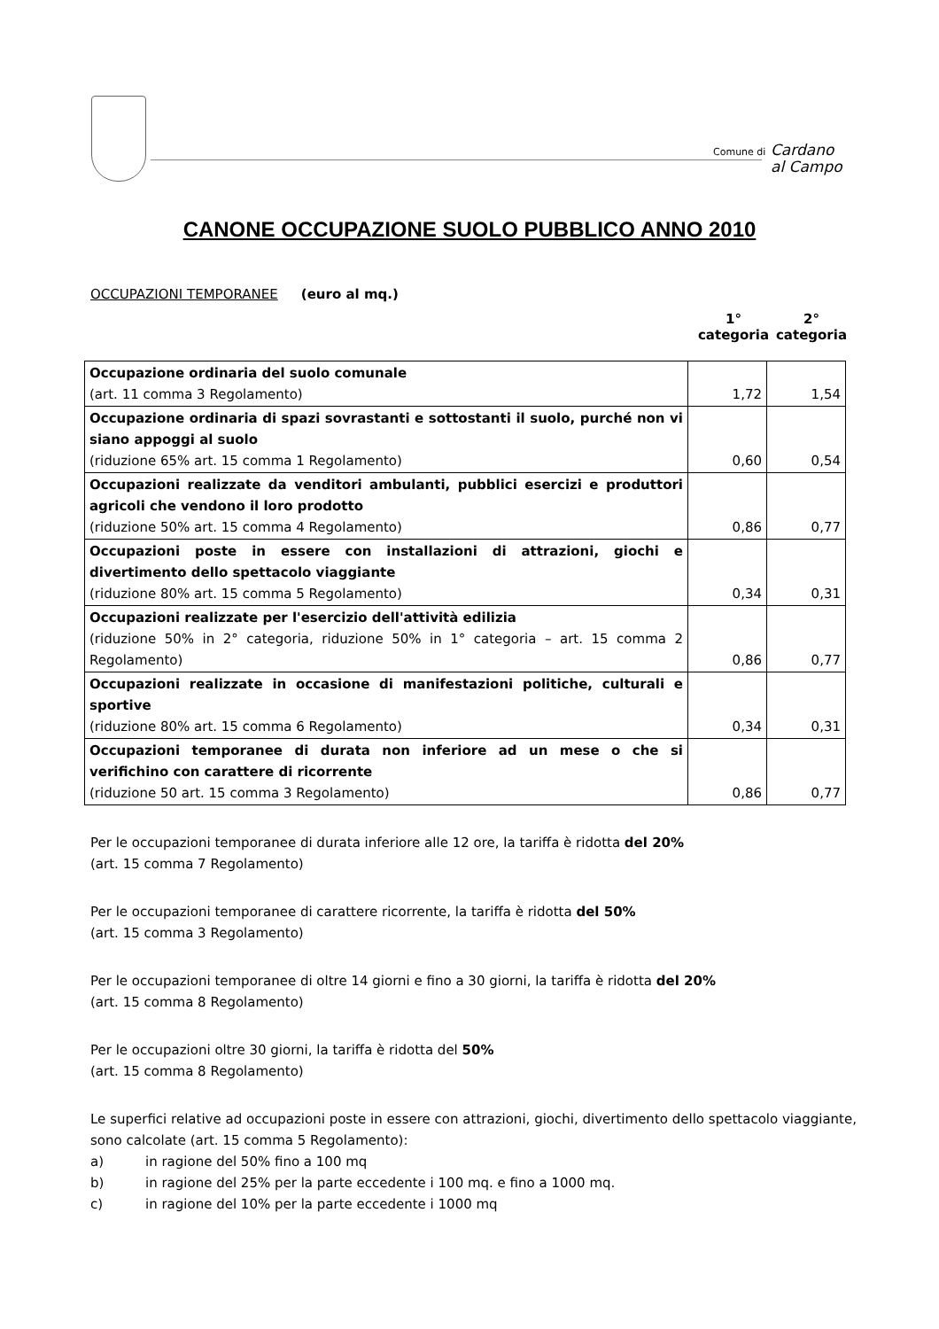Comune di
Cardano
al Campo
CANONE OCCUPAZIONE SUOLO PUBBLICO ANNO 2010
OCCUPAZIONI TEMPORANEE (euro al mq.)
1°
categoria
2°
categoria
| Occupazione ordinaria del suolo comunale (art. 11 comma 3 Regolamento) | 1,72 | 1,54 |
| Occupazione ordinaria di spazi sovrastanti e sottostanti il suolo, purché non vi siano appoggi al suolo (riduzione 65% art. 15 comma 1 Regolamento) | 0,60 | 0,54 |
| Occupazioni realizzate da venditori ambulanti, pubblici esercizi e produttori agricoli che vendono il loro prodotto (riduzione 50% art. 15 comma 4 Regolamento) | 0,86 | 0,77 |
| Occupazioni poste in essere con installazioni di attrazioni, giochi e divertimento dello spettacolo viaggiante (riduzione 80% art. 15 comma 5 Regolamento) | 0,34 | 0,31 |
| Occupazioni realizzate per l'esercizio dell'attività edilizia (riduzione 50% in 2° categoria, riduzione 50% in 1° categoria – art. 15 comma 2 Regolamento) | 0,86 | 0,77 |
| Occupazioni realizzate in occasione di manifestazioni politiche, culturali e sportive (riduzione 80% art. 15 comma 6 Regolamento) | 0,34 | 0,31 |
| Occupazioni temporanee di durata non inferiore ad un mese o che si verifichino con carattere di ricorrente (riduzione 50 art. 15 comma 3 Regolamento) | 0,86 | 0,77 |
Per le occupazioni temporanee di durata inferiore alle 12 ore, la tariffa è ridotta del 20%
(art. 15 comma 7 Regolamento)
Per le occupazioni temporanee di carattere ricorrente, la tariffa è ridotta del 50%
(art. 15 comma 3 Regolamento)
Per le occupazioni temporanee di oltre 14 giorni e fino a 30 giorni, la tariffa è ridotta del 20%
(art. 15 comma 8 Regolamento)
Per le occupazioni oltre 30 giorni, la tariffa è ridotta del 50%
(art. 15 comma 8 Regolamento)
Le superfici relative ad occupazioni poste in essere con attrazioni, giochi, divertimento dello spettacolo viaggiante, sono calcolate (art. 15 comma 5 Regolamento):
a) in ragione del 50% fino a 100 mq
b) in ragione del 25% per la parte eccedente i 100 mq. e fino a 1000 mq.
c) in ragione del 10% per la parte eccedente i 1000 mq